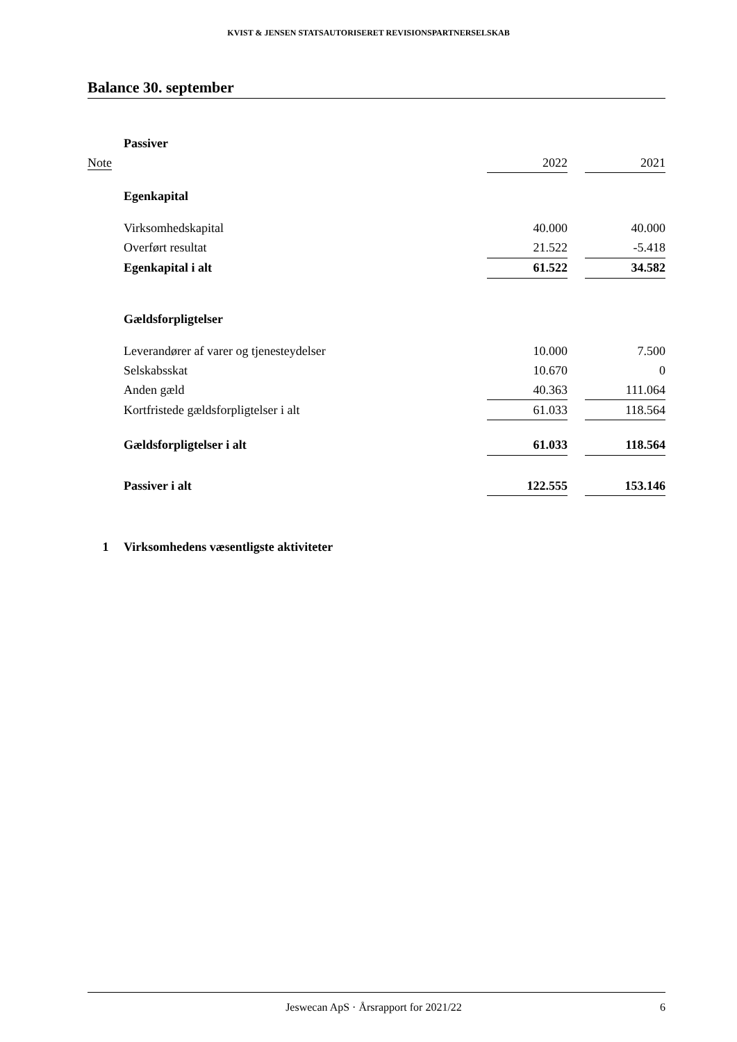KVIST & JENSEN STATSAUTORISERET REVISIONSPARTNERSELSKAB
Balance 30. september
| | Passiver | | | |
| Note | | 2022 | | 2021 |
| | Egenkapital | | | |
| | Virksomhedskapital | 40.000 | | 40.000 |
| | Overført resultat | 21.522 | | -5.418 |
| | Egenkapital i alt | 61.522 | | 34.582 |
| | Gældsforpligtelser | | | |
| | Leverandører af varer og tjenesteydelser | 10.000 | | 7.500 |
| | Selskabsskat | 10.670 | | 0 |
| | Anden gæld | 40.363 | | 111.064 |
| | Kortfristede gældsforpligtelser i alt | 61.033 | | 118.564 |
| | Gældsforpligtelser i alt | 61.033 | | 118.564 |
| | Passiver i alt | 122.555 | | 153.146 |
| 1 | Virksomhedens væsentligste aktiviteter | | | |
Jeswecan ApS · Årsrapport for 2021/22 6